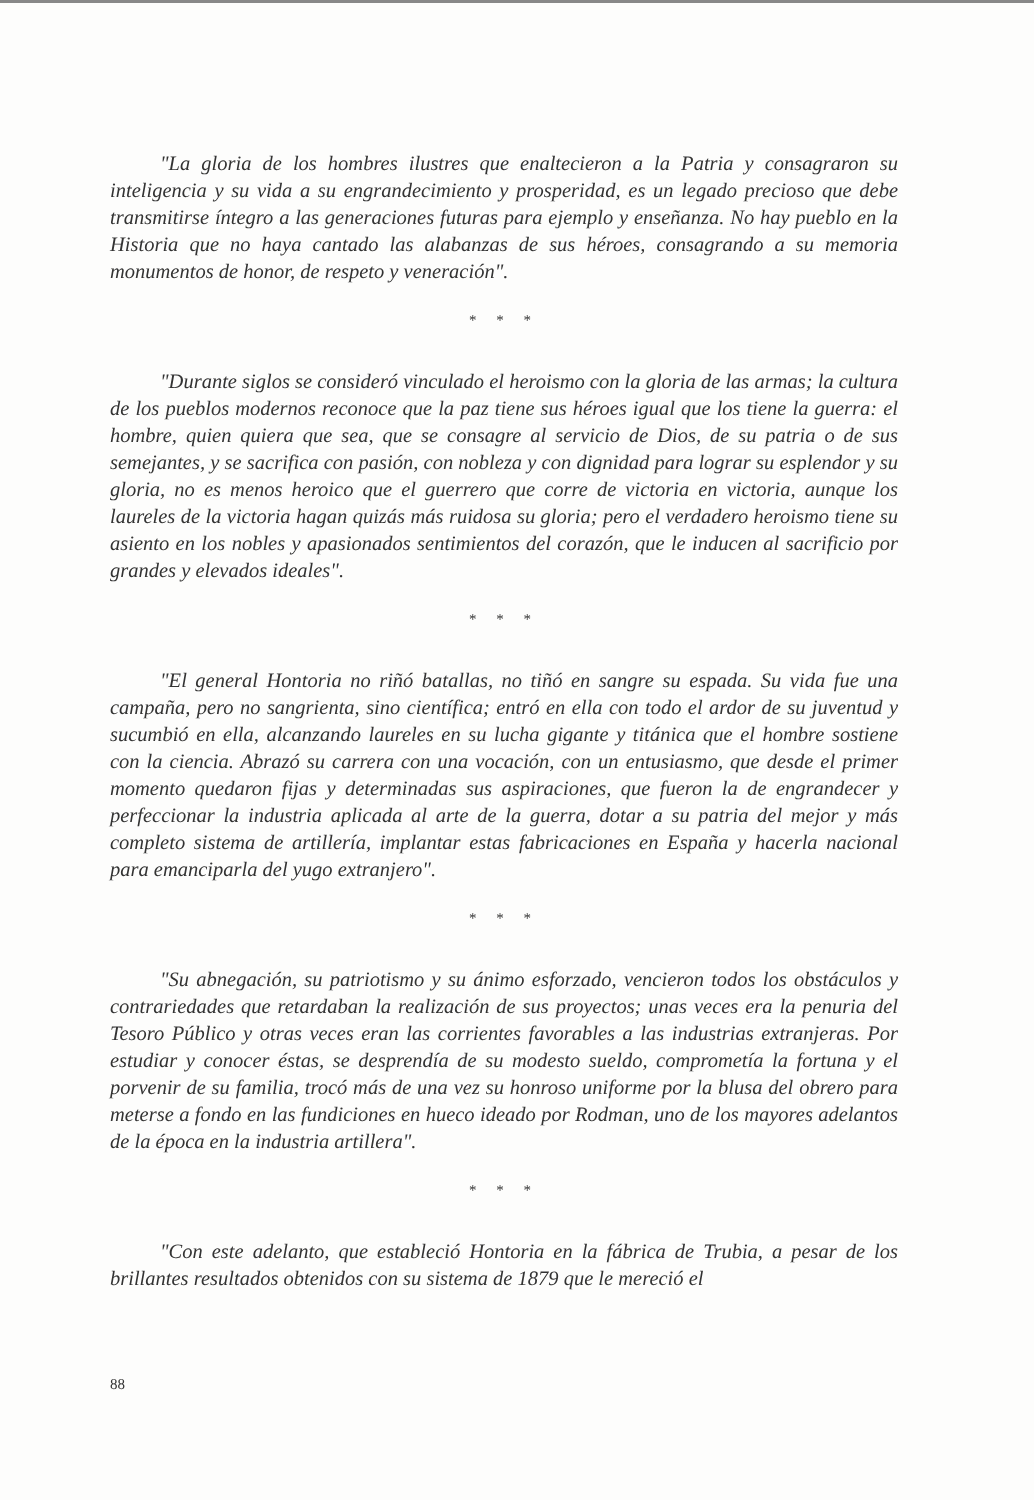"La gloria de los hombres ilustres que enaltecieron a la Patria y consagraron su inteligencia y su vida a su engrandecimiento y prosperidad, es un legado precioso que debe transmitirse íntegro a las generaciones futuras para ejemplo y enseñanza. No hay pueblo en la Historia que no haya cantado las alabanzas de sus héroes, consagrando a su memoria monumentos de honor, de respeto y veneración".
* * *
"Durante siglos se consideró vinculado el heroismo con la gloria de las armas; la cultura de los pueblos modernos reconoce que la paz tiene sus héroes igual que los tiene la guerra: el hombre, quien quiera que sea, que se consagre al servicio de Dios, de su patria o de sus semejantes, y se sacrifica con pasión, con nobleza y con dignidad para lograr su esplendor y su gloria, no es menos heroico que el guerrero que corre de victoria en victoria, aunque los laureles de la victoria hagan quizás más ruidosa su gloria; pero el verdadero heroismo tiene su asiento en los nobles y apasionados sentimientos del corazón, que le inducen al sacrificio por grandes y elevados ideales".
* * *
"El general Hontoria no riñó batallas, no tiñó en sangre su espada. Su vida fue una campaña, pero no sangrienta, sino científica; entró en ella con todo el ardor de su juventud y sucumbió en ella, alcanzando laureles en su lucha gigante y titánica que el hombre sostiene con la ciencia. Abrazó su carrera con una vocación, con un entusiasmo, que desde el primer momento quedaron fijas y determinadas sus aspiraciones, que fueron la de engrandecer y perfeccionar la industria aplicada al arte de la guerra, dotar a su patria del mejor y más completo sistema de artillería, implantar estas fabricaciones en España y hacerla nacional para emanciparla del yugo extranjero".
* * *
"Su abnegación, su patriotismo y su ánimo esforzado, vencieron todos los obstáculos y contrariedades que retardaban la realización de sus proyectos; unas veces era la penuria del Tesoro Público y otras veces eran las corrientes favorables a las industrias extranjeras. Por estudiar y conocer éstas, se desprendía de su modesto sueldo, comprometía la fortuna y el porvenir de su familia, trocó más de una vez su honroso uniforme por la blusa del obrero para meterse a fondo en las fundiciones en hueco ideado por Rodman, uno de los mayores adelantos de la época en la industria artillera".
* * *
"Con este adelanto, que estableció Hontoria en la fábrica de Trubia, a pesar de los brillantes resultados obtenidos con su sistema de 1879 que le mereció el
88